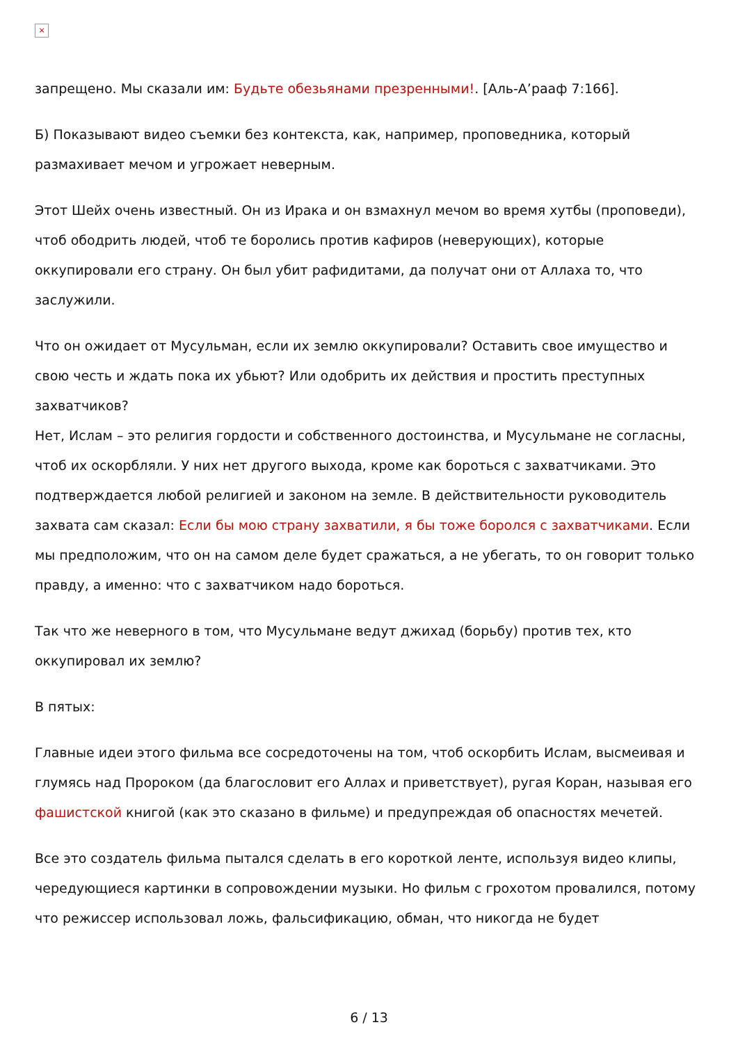×
запрещено. Мы сказали им: Будьте обезьянами презренными!. [Аль-А’рааф 7:166].
Б) Показывают видео съемки без контекста, как, например, проповедника, который размахивает мечом и угрожает неверным.
Этот Шейх очень известный. Он из Ирака и он взмахнул мечом во время хутбы (проповеди), чтоб ободрить людей, чтоб те боролись против кафиров (неверующих), которые оккупировали его страну. Он был убит рафидитами, да получат они от Аллаха то, что заслужили.
Что он ожидает от Мусульман, если их землю оккупировали? Оставить свое имущество и свою честь и ждать пока их убьют? Или одобрить их действия и простить преступных захватчиков?
Нет, Ислам – это религия гордости и собственного достоинства, и Мусульмане не согласны, чтоб их оскорбляли. У них нет другого выхода, кроме как бороться с захватчиками. Это подтверждается любой религией и законом на земле. В действительности руководитель захвата сам сказал: Если бы мою страну захватили, я бы тоже боролся с захватчиками. Если мы предположим, что он на самом деле будет сражаться, а не убегать, то он говорит только правду, а именно: что с захватчиком надо бороться.
Так что же неверного в том, что Мусульмане ведут джихад (борьбу) против тех, кто оккупировал их землю?
В пятых:
Главные идеи этого фильма все сосредоточены на том, чтоб оскорбить Ислам, высмеивая и глумясь над Пророком (да благословит его Аллах и приветствует), ругая Коран, называя его фашистской книгой (как это сказано в фильме) и предупреждая об опасностях мечетей.
Все это создатель фильма пытался сделать в его короткой ленте, используя видео клипы, чередующиеся картинки в сопровождении музыки. Но фильм с грохотом провалился, потому что режиссер использовал ложь, фальсификацию, обман, что никогда не будет
6 / 13